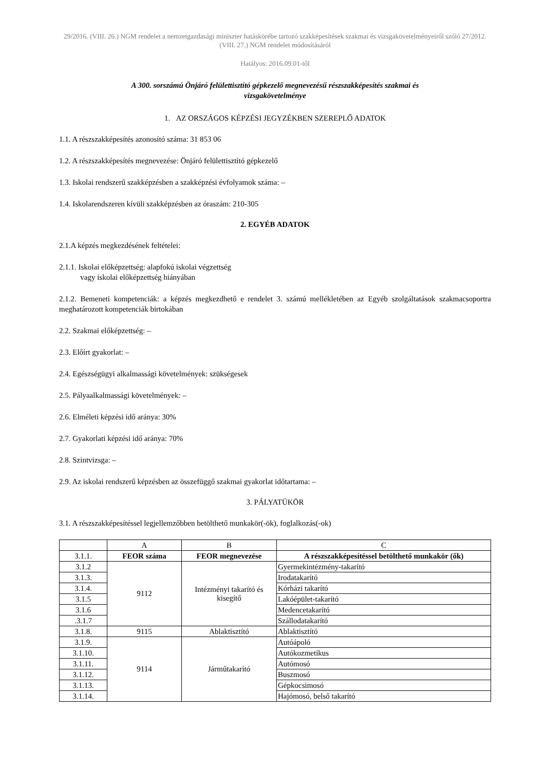29/2016. (VIII. 26.) NGM rendelet a nemzetgazdasági miniszter hatáskörébe tartozó szakképesítések szakmai és vizsgakövetelményeiről szóló 27/2012. (VIII. 27.) NGM rendelet módosításáról
Hatályos: 2016.09.01-től
A 300. sorszámú Önjáró felülettisztító gépkezelő megnevezésű részszakképesítés szakmai és
vizsgakövetelménye
1. AZ ORSZÁGOS KÉPZÉSI JEGYZÉKBEN SZEREPLŐ ADATOK
1.1. A részszakképesítés azonosító száma: 31 853 06
1.2. A részszakképesítés megnevezése: Önjáró felülettisztító gépkezelő
1.3. Iskolai rendszerű szakképzésben a szakképzési évfolyamok száma: –
1.4. Iskolarendszeren kívüli szakképzésben az óraszám: 210-305
2. EGYÉB ADATOK
2.1.A képzés megkezdésének feltételei:
2.1.1. Iskolai előképzettség: alapfokú iskolai végzettség
vagy iskolai előképzettség hiányában
2.1.2. Bemeneti kompetenciák: a képzés megkezdhető e rendelet 3. számú mellékletében az Egyéb szolgáltatások szakmacsoportra meghatározott kompetenciák birtokában
2.2. Szakmai előképzettség: –
2.3. Előírt gyakorlat: –
2.4. Egészségügyi alkalmassági követelmények: szükségesek
2.5. Pályaalkalmassági követelmények: –
2.6. Elméleti képzési idő aránya: 30%
2.7. Gyakorlati képzési idő aránya: 70%
2.8. Szintvizsga: –
2.9. Az iskolai rendszerű képzésben az összefüggő szakmai gyakorlat időtartama: –
3. PÁLYATÜKÖR
3.1. A részszakképesítéssel legjellemzőbben betölthető munkakör(-ök), foglalkozás(-ok)
| | A | B | C |
| 3.1.1. | FEOR száma | FEOR megnevezése | A részszakképesítéssel betölthető munkakör (ők) |
| 3.1.2 | 9112 | Intézményi takarító és kisegítő | Gyermekintézmény-takarító |
| 3.1.3. | | | Irodatakarító |
| 3.1.4. | | | Kórházi takarító |
| 3.1.5 | | | Lakóépület-takarító |
| 3.1.6 | | | Medencetakarító |
| .3.1.7 | | | Szállodatakarító |
| 3.1.8. | 9115 | Ablaktisztító | Ablaktisztító |
| 3.1.9. | 9114 | Járműtakarító | Autóápoló |
| 3.1.10. | | | Autókozmetikus |
| 3.1.11. | | | Autómosó |
| 3.1.12. | | | Buszmosó |
| 3.1.13. | | | Gépkocsimosó |
| 3.1.14. | | | Hajómosó, belső takarító |